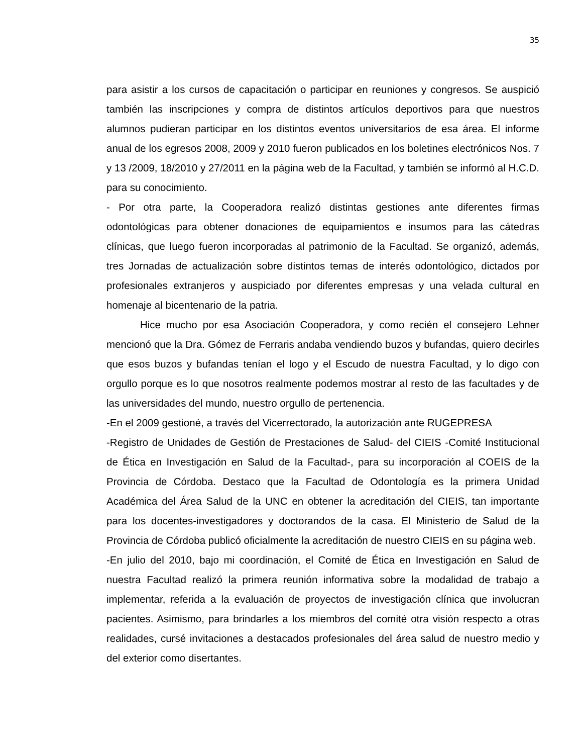35
para asistir a los cursos de capacitación o participar en reuniones y congresos. Se auspició también las inscripciones y compra de distintos artículos deportivos para que nuestros alumnos pudieran participar en los distintos eventos universitarios de esa área. El informe anual de los egresos 2008, 2009 y 2010 fueron publicados en los boletines electrónicos Nos. 7 y 13 /2009, 18/2010 y 27/2011 en la página web de la Facultad, y también se informó al H.C.D. para su conocimiento.
- Por otra parte, la Cooperadora realizó distintas gestiones ante diferentes firmas odontológicas para obtener donaciones de equipamientos e insumos para las cátedras clínicas, que luego fueron incorporadas al patrimonio de la Facultad. Se organizó, además, tres Jornadas de actualización sobre distintos temas de interés odontológico, dictados por profesionales extranjeros y auspiciado por diferentes empresas y una velada cultural en homenaje al bicentenario de la patria.
Hice mucho por esa Asociación Cooperadora, y como recién el consejero Lehner mencionó que la Dra. Gómez de Ferraris andaba vendiendo buzos y bufandas, quiero decirles que esos buzos y bufandas tenían el logo y el Escudo de nuestra Facultad, y lo digo con orgullo porque es lo que nosotros realmente podemos mostrar al resto de las facultades y de las universidades del mundo, nuestro orgullo de pertenencia.
-En el 2009 gestioné, a través del Vicerrectorado, la autorización ante RUGEPRESA
-Registro de Unidades de Gestión de Prestaciones de Salud- del CIEIS -Comité Institucional de Ética en Investigación en Salud de la Facultad-, para su incorporación al COEIS de la Provincia de Córdoba. Destaco que la Facultad de Odontología es la primera Unidad Académica del Área Salud de la UNC en obtener la acreditación del CIEIS, tan importante para los docentes-investigadores y doctorandos de la casa. El Ministerio de Salud de la Provincia de Córdoba publicó oficialmente la acreditación de nuestro CIEIS en su página web.
-En julio del 2010, bajo mi coordinación, el Comité de Ética en Investigación en Salud de nuestra Facultad realizó la primera reunión informativa sobre la modalidad de trabajo a implementar, referida a la evaluación de proyectos de investigación clínica que involucran pacientes. Asimismo, para brindarles a los miembros del comité otra visión respecto a otras realidades, cursé invitaciones a destacados profesionales del área salud de nuestro medio y del exterior como disertantes.